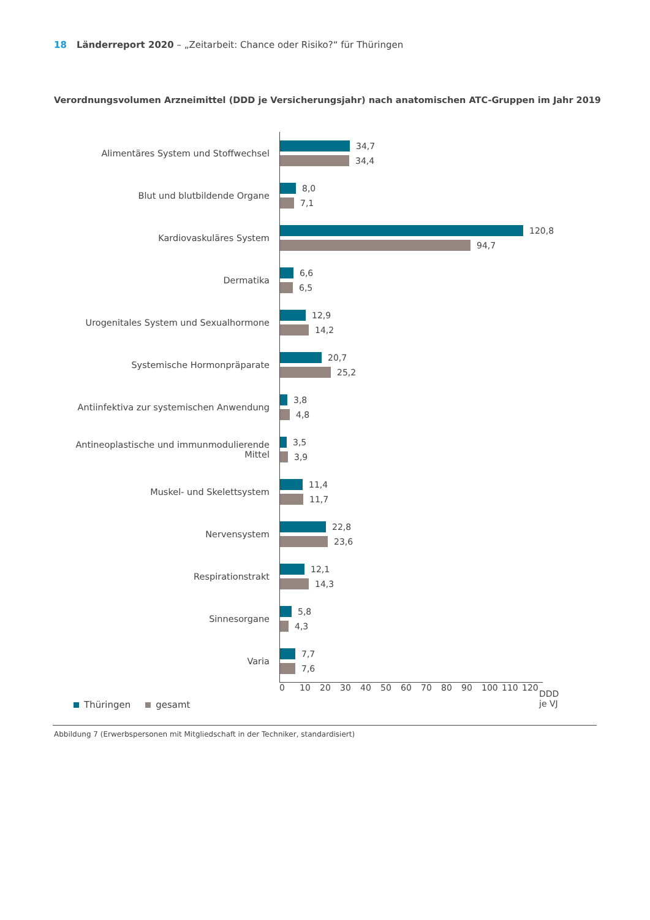18 Länderreport 2020 – „Zeitarbeit: Chance oder Risiko?“ für Thüringen
Verordnungsvolumen Arzneimittel (DDD je Versicherungsjahr) nach anatomischen ATC-Gruppen im Jahr 2019
Alimentäres System und Stoffwechsel
34,7
34,4
Blut und blutbildende Organe
8,0
7,1
Kardiovaskuläres System
120,8
94,7
Dermatika
6,6
6,5
Urogenitales System und Sexualhormone
12,9
14,2
Systemische Hormonpräparate
20,7
25,2
Antiinfektiva zur systemischen Anwendung
3,8
4,8
Antineoplastische und immunmodulierende Mittel
3,5
3,9
Muskel- und Skelettsystem
11,4
11,7
Nervensystem
22,8
23,6
Respirationstrakt
12,1
14,3
Sinnesorgane
5,8
4,3
Varia
7,7
7,6
0 10 20 30 40 50 60 70 80 90 100 110 120
DDD
je VJ
Thüringen gesamt
Abbildung 7 (Erwerbspersonen mit Mitgliedschaft in der Techniker, standardisiert)